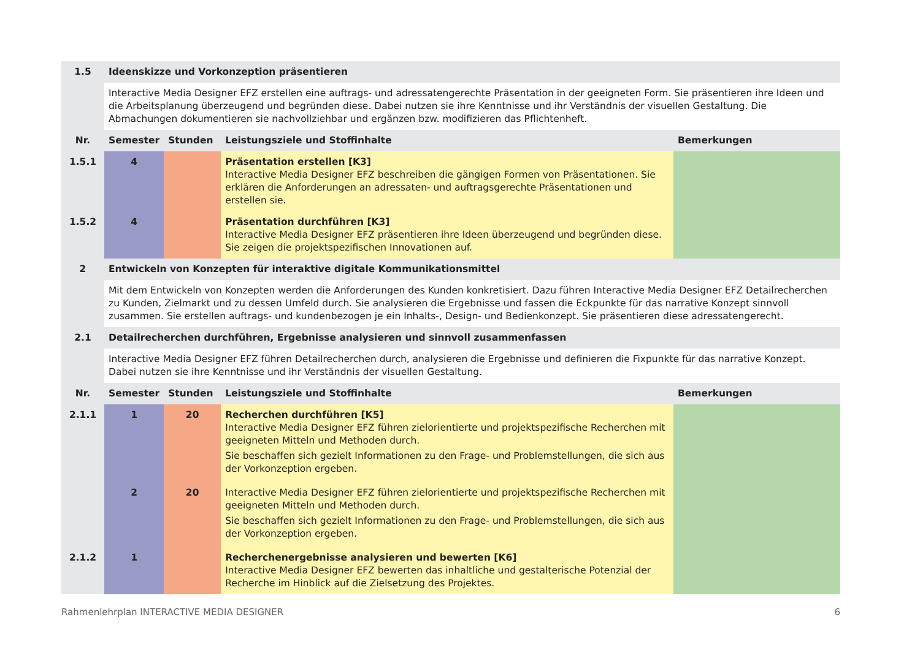| 1.5 | Ideenskizze und Vorkonzeption präsentieren | | | |
| --- | --- | --- | --- | --- |
| | Interactive Media Designer EFZ erstellen eine auftrags- und adressatengerechte Präsentation in der geeigneten Form. Sie präsentieren ihre Ideen und die Arbeitsplanung überzeugend und begründen diese. Dabei nutzen sie ihre Kenntnisse und ihr Verständnis der visuellen Gestaltung. Die Abmachungen dokumentieren sie nachvollziehbar und ergänzen bzw. modifizieren das Pflichtenheft. | | | |
| Nr. | Semester | Stunden | Leistungsziele und Stoffinhalte | Bemerkungen |
| 1.5.1 | 4 | | Präsentation erstellen [K3] Interactive Media Designer EFZ beschreiben die gängigen Formen von Präsentationen. Sie erklären die Anforderungen an adressaten- und auftragsgerechte Präsentationen und erstellen sie. | |
| 1.5.2 | 4 | | Präsentation durchführen [K3] Interactive Media Designer EFZ präsentieren ihre Ideen überzeugend und begründen diese. Sie zeigen die projektspezifischen Innovationen auf. | |
| 2 | Entwickeln von Konzepten für interaktive digitale Kommunikationsmittel | | | |
| | Mit dem Entwickeln von Konzepten werden die Anforderungen des Kunden konkretisiert. Dazu führen Interactive Media Designer EFZ Detailrecherchen zu Kunden, Zielmarkt und zu dessen Umfeld durch. Sie analysieren die Ergebnisse und fassen die Eckpunkte für das narrative Konzept sinnvoll zusammen. Sie erstellen auftrags- und kundenbezogen je ein Inhalts-, Design- und Bedienkonzept. Sie präsentieren diese adressatengerecht. | | | |
| 2.1 | Detailrecherchen durchführen, Ergebnisse analysieren und sinnvoll zusammenfassen | | | |
| | Interactive Media Designer EFZ führen Detailrecherchen durch, analysieren die Ergebnisse und definieren die Fixpunkte für das narrative Konzept. Dabei nutzen sie ihre Kenntnisse und ihr Verständnis der visuellen Gestaltung. | | | |
| Nr. | Semester | Stunden | Leistungsziele und Stoffinhalte | Bemerkungen |
| 2.1.1 | 1 | 20 | Recherchen durchführen [K5] Interactive Media Designer EFZ führen zielorientierte und projektspezifische Recherchen mit geeigneten Mitteln und Methoden durch. Sie beschaffen sich gezielt Informationen zu den Frage- und Problemstellungen, die sich aus der Vorkonzeption ergeben. | |
| | 2 | 20 | Interactive Media Designer EFZ führen zielorientierte und projektspezifische Recherchen mit geeigneten Mitteln und Methoden durch. Sie beschaffen sich gezielt Informationen zu den Frage- und Problemstellungen, die sich aus der Vorkonzeption ergeben. | |
| 2.1.2 | 1 | | Recherchenergebnisse analysieren und bewerten [K6] Interactive Media Designer EFZ bewerten das inhaltliche und gestalterische Potenzial der Recherche im Hinblick auf die Zielsetzung des Projektes. | |
Rahmenlehrplan INTERACTIVE MEDIA DESIGNER 6